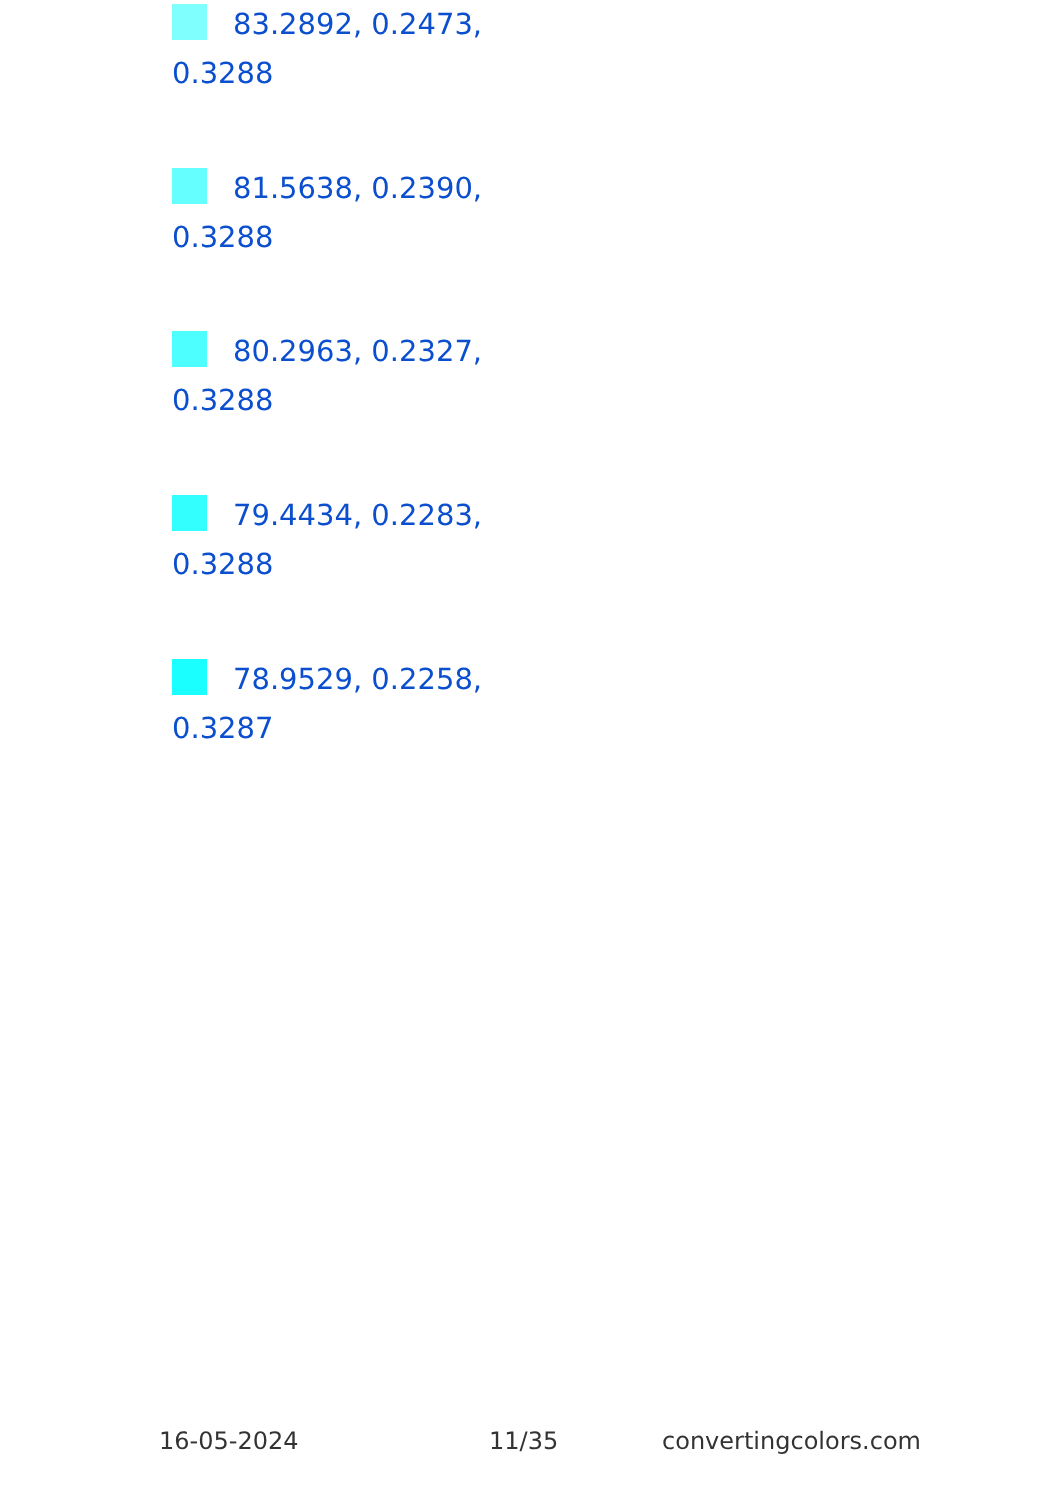83.2892, 0.2473, 0.3288
81.5638, 0.2390, 0.3288
80.2963, 0.2327, 0.3288
79.4434, 0.2283, 0.3288
78.9529, 0.2258, 0.3287
16-05-2024 11/35 convertingcolors.com